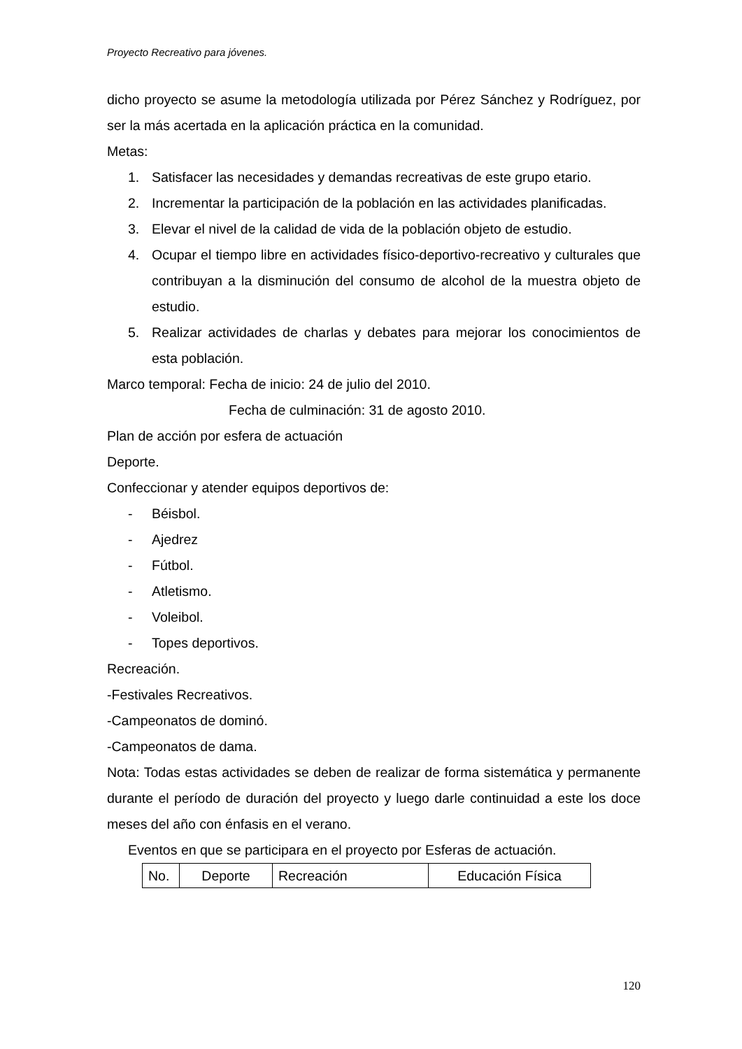Proyecto Recreativo para jóvenes.
dicho proyecto se asume la metodología utilizada por Pérez Sánchez y Rodríguez, por ser la más acertada en la aplicación práctica en la comunidad.
Metas:
1. Satisfacer las necesidades y demandas recreativas de este grupo etario.
2. Incrementar la participación de la población en las actividades planificadas.
3. Elevar el nivel de la calidad de vida de la población objeto de estudio.
4. Ocupar el tiempo libre en actividades físico-deportivo-recreativo y culturales que contribuyan a la disminución del consumo de alcohol de la muestra objeto de estudio.
5. Realizar actividades de charlas y debates para mejorar los conocimientos de esta población.
Marco temporal: Fecha de inicio: 24 de julio del 2010.
Fecha de culminación: 31 de agosto 2010.
Plan de acción por esfera de actuación
Deporte.
Confeccionar y atender equipos deportivos de:
- Béisbol.
- Ajedrez
- Fútbol.
- Atletismo.
- Voleibol.
- Topes deportivos.
Recreación.
-Festivales Recreativos.
-Campeonatos de dominó.
-Campeonatos de dama.
Nota: Todas estas actividades se deben de realizar de forma sistemática y permanente durante el período de duración del proyecto y luego darle continuidad a este los doce meses del año con énfasis en el verano.
Eventos en que se participara en el proyecto por Esferas de actuación.
| No. | Deporte | Recreación | Educación Física |
120